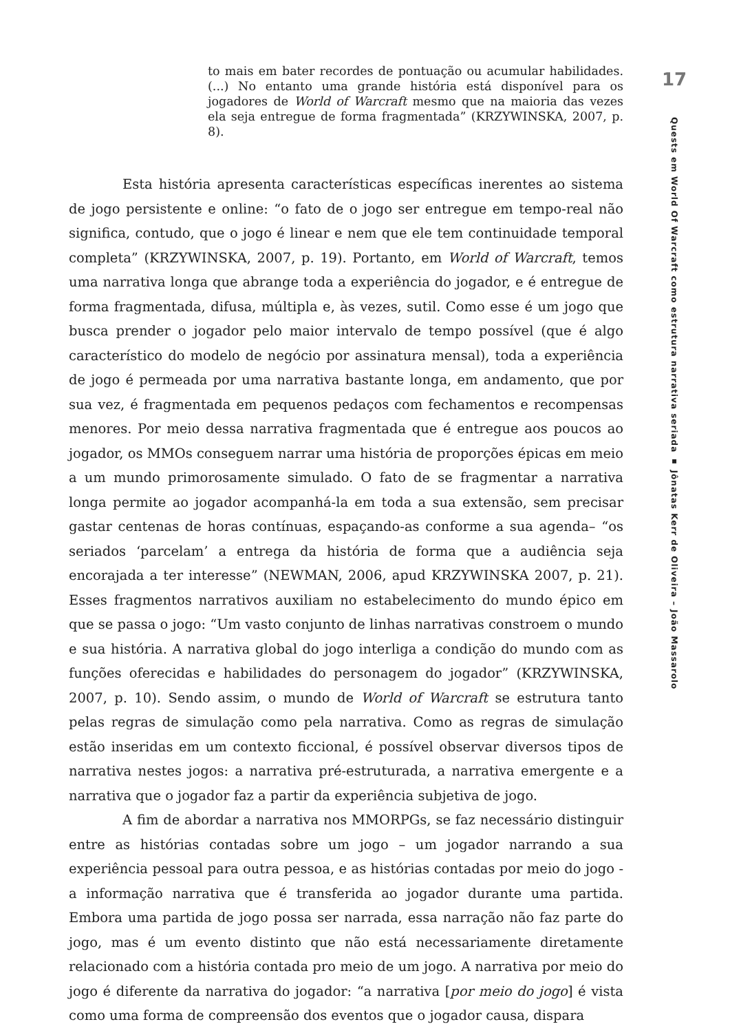to mais em bater recordes de pontuação ou acumular habilidades. (...) No entanto uma grande história está disponível para os jogadores de World of Warcraft mesmo que na maioria das vezes ela seja entregue de forma fragmentada” (KRZYWINSKA, 2007, p. 8).
Esta história apresenta características específicas inerentes ao sistema de jogo persistente e online: “o fato de o jogo ser entregue em tempo-real não significa, contudo, que o jogo é linear e nem que ele tem continuidade temporal completa” (KRZYWINSKA, 2007, p. 19). Portanto, em World of Warcraft, temos uma narrativa longa que abrange toda a experiência do jogador, e é entregue de forma fragmentada, difusa, múltipla e, às vezes, sutil. Como esse é um jogo que busca prender o jogador pelo maior intervalo de tempo possível (que é algo característico do modelo de negócio por assinatura mensal), toda a experiência de jogo é permeada por uma narrativa bastante longa, em andamento, que por sua vez, é fragmentada em pequenos pedaços com fechamentos e recompensas menores. Por meio dessa narrativa fragmentada que é entregue aos poucos ao jogador, os MMOs conseguem narrar uma história de proporções épicas em meio a um mundo primorosamente simulado. O fato de se fragmentar a narrativa longa permite ao jogador acompanhá-la em toda a sua extensão, sem precisar gastar centenas de horas contínuas, espaçando-as conforme a sua agenda– “os seriados ‘parcelam’ a entrega da história de forma que a audiência seja encorajada a ter interesse” (NEWMAN, 2006, apud KRZYWINSKA 2007, p. 21). Esses fragmentos narrativos auxiliam no estabelecimento do mundo épico em que se passa o jogo: “Um vasto conjunto de linhas narrativas constroem o mundo e sua história. A narrativa global do jogo interliga a condição do mundo com as funções oferecidas e habilidades do personagem do jogador” (KRZYWINSKA, 2007, p. 10). Sendo assim, o mundo de World of Warcraft se estrutura tanto pelas regras de simulação como pela narrativa. Como as regras de simulação estão inseridas em um contexto ficcional, é possível observar diversos tipos de narrativa nestes jogos: a narrativa pré-estruturada, a narrativa emergente e a narrativa que o jogador faz a partir da experiência subjetiva de jogo.
A fim de abordar a narrativa nos MMORPGs, se faz necessário distinguir entre as histórias contadas sobre um jogo – um jogador narrando a sua experiência pessoal para outra pessoa, e as histórias contadas por meio do jogo - a informação narrativa que é transferida ao jogador durante uma partida. Embora uma partida de jogo possa ser narrada, essa narração não faz parte do jogo, mas é um evento distinto que não está necessariamente diretamente relacionado com a história contada pro meio de um jogo. A narrativa por meio do jogo é diferente da narrativa do jogador: “a narrativa [por meio do jogo] é vista como uma forma de compreensão dos eventos que o jogador causa, dispara
17
Quests em World Of Warcraft como estrutura narrativa seriada ▪ Jônatas Kerr de Oliveira – João Massarolo